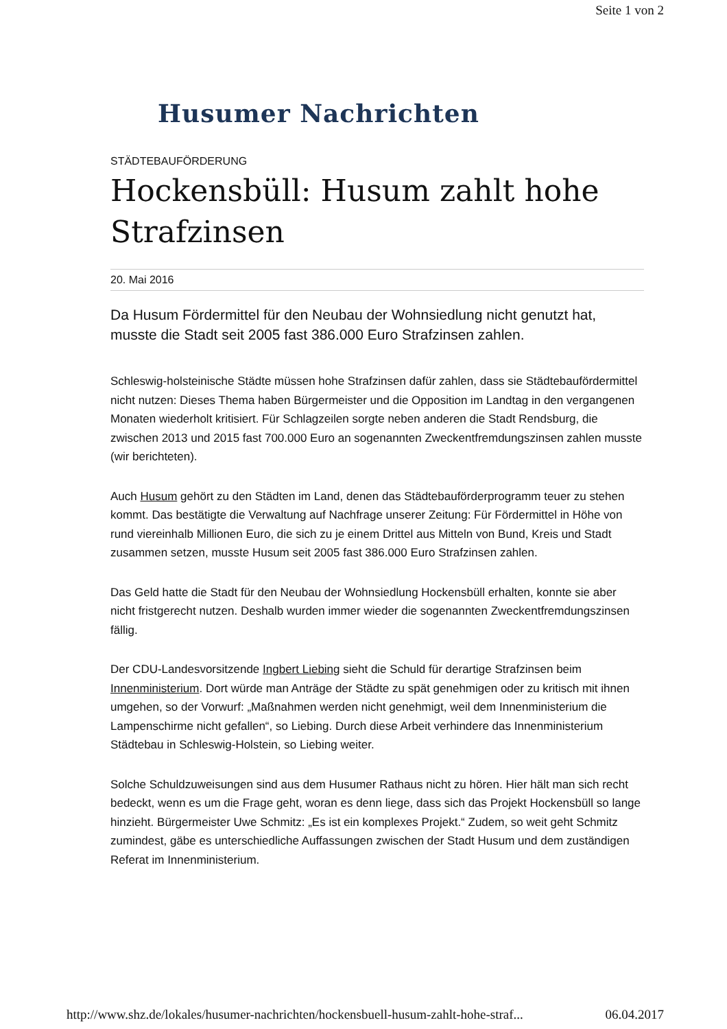Seite 1 von 2
Husumer Nachrichten
STÄDTEBAUFÖRDERUNG
Hockensbüll: Husum zahlt hohe Strafzinsen
20. Mai 2016
Da Husum Fördermittel für den Neubau der Wohnsiedlung nicht genutzt hat, musste die Stadt seit 2005 fast 386.000 Euro Strafzinsen zahlen.
Schleswig-holsteinische Städte müssen hohe Strafzinsen dafür zahlen, dass sie Städtebaufördermittel nicht nutzen: Dieses Thema haben Bürgermeister und die Opposition im Landtag in den vergangenen Monaten wiederholt kritisiert. Für Schlagzeilen sorgte neben anderen die Stadt Rendsburg, die zwischen 2013 und 2015 fast 700.000 Euro an sogenannten Zweckentfremdungszinsen zahlen musste (wir berichteten).
Auch Husum gehört zu den Städten im Land, denen das Städtebauförderprogramm teuer zu stehen kommt. Das bestätigte die Verwaltung auf Nachfrage unserer Zeitung: Für Fördermittel in Höhe von rund viereinhalb Millionen Euro, die sich zu je einem Drittel aus Mitteln von Bund, Kreis und Stadt zusammen setzen, musste Husum seit 2005 fast 386.000 Euro Strafzinsen zahlen.
Das Geld hatte die Stadt für den Neubau der Wohnsiedlung Hockensbüll erhalten, konnte sie aber nicht fristgerecht nutzen. Deshalb wurden immer wieder die sogenannten Zweckentfremdungszinsen fällig.
Der CDU-Landesvorsitzende Ingbert Liebing sieht die Schuld für derartige Strafzinsen beim Innenministerium. Dort würde man Anträge der Städte zu spät genehmigen oder zu kritisch mit ihnen umgehen, so der Vorwurf: „Maßnahmen werden nicht genehmigt, weil dem Innenministerium die Lampenschirme nicht gefallen“, so Liebing. Durch diese Arbeit verhindere das Innenministerium Städtebau in Schleswig-Holstein, so Liebing weiter.
Solche Schuldzuweisungen sind aus dem Husumer Rathaus nicht zu hören. Hier hält man sich recht bedeckt, wenn es um die Frage geht, woran es denn liege, dass sich das Projekt Hockensbüll so lange hinzieht. Bürgermeister Uwe Schmitz: „Es ist ein komplexes Projekt.“ Zudem, so weit geht Schmitz zumindest, gäbe es unterschiedliche Auffassungen zwischen der Stadt Husum und dem zuständigen Referat im Innenministerium.
http://www.shz.de/lokales/husumer-nachrichten/hockensbuell-husum-zahlt-hohe-straf... 06.04.2017